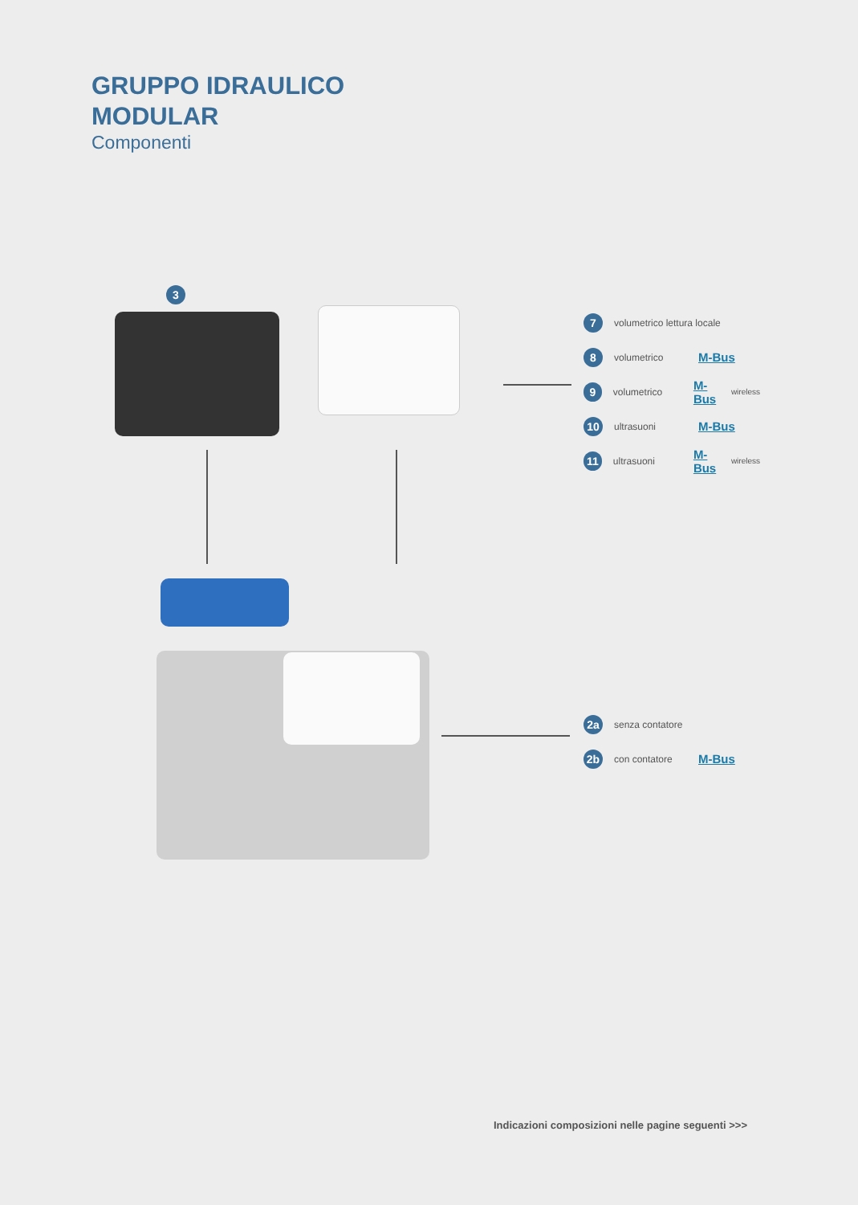GRUPPO IDRAULICO
MODULAR
Componenti
3
7 volumetrico lettura locale
8 volumetrico M-Bus
9 volumetrico M-Bus wireless
10 ultrasuoni M-Bus
11 ultrasuoni M-Bus wireless
2a senza contatore
2b con contatore M-Bus
Indicazioni composizioni nelle pagine seguenti >>>